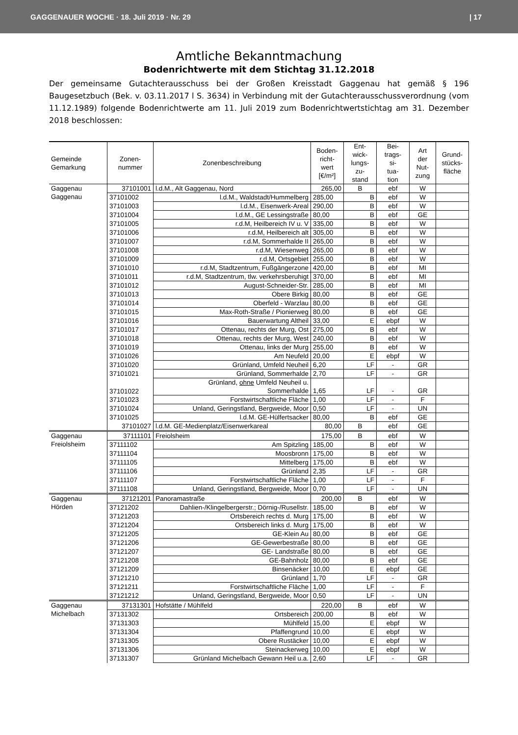GAGGENAUER WOCHE · 18. Juli 2019 · Nr. 29 | 17
Amtliche Bekanntmachung
Bodenrichtwerte mit dem Stichtag 31.12.2018
Der gemeinsame Gutachterausschuss bei der Großen Kreisstadt Gaggenau hat gemäß § 196 Baugesetzbuch (Bek. v. 03.11.2017 l S. 3634) in Verbindung mit der Gutachterausschussverordnung (vom 11.12.1989) folgende Bodenrichtwerte am 11. Juli 2019 zum Bodenrichtwertstichtag am 31. Dezember 2018 beschlossen:
| Gemeinde Gemarkung | Zonen- nummer | Zonenbeschreibung | Boden- richt- wert [€/m²] | Ent- wick- lungs- zu- stand | Bei- trags- si- tua- tion | Art der Nut- zung | Grund- stücks- fläche |
| --- | --- | --- | --- | --- | --- | --- | --- |
| Gaggenau Gaggenau | 37101001 | l.d.M., Alt Gaggenau, Nord | 265,00 | B | ebf | W | |
| | 37101002 | l.d.M., Waldstadt/Hummelberg | 285,00 | B | ebf | W | |
| | 37101003 | l.d.M., Eisenwerk-Areal | 290,00 | B | ebf | W | |
| | 37101004 | l.d.M., GE Lessingstraße | 80,00 | B | ebf | GE | |
| | 37101005 | r.d.M, Heilbereich IV u. V | 335,00 | B | ebf | W | |
| | 37101006 | r.d.M, Heilbereich alt | 305,00 | B | ebf | W | |
| | 37101007 | r.d.M, Sommerhalde II | 265,00 | B | ebf | W | |
| | 37101008 | r.d.M, Wiesenweg | 265,00 | B | ebf | W | |
| | 37101009 | r.d.M, Ortsgebiet | 255,00 | B | ebf | W | |
| | 37101010 | r.d.M, Stadtzentrum, Fußgängerzone | 420,00 | B | ebf | MI | |
| | 37101011 | r.d.M, Stadtzentrum, tlw. verkehrsberuhigt | 370,00 | B | ebf | MI | |
| | 37101012 | August-Schneider-Str. | 285,00 | B | ebf | MI | |
| | 37101013 | Obere Birkig | 80,00 | B | ebf | GE | |
| | 37101014 | Oberfeld - Warzlau | 80,00 | B | ebf | GE | |
| | 37101015 | Max-Roth-Straße / Pionierweg | 80,00 | B | ebf | GE | |
| | 37101016 | Bauerwartung Altheil | 33,00 | E | ebpf | W | |
| | 37101017 | Ottenau, rechts der Murg, Ost | 275,00 | B | ebf | W | |
| | 37101018 | Ottenau, rechts der Murg, West | 240,00 | B | ebf | W | |
| | 37101019 | Ottenau, links der Murg | 255,00 | B | ebf | W | |
| | 37101026 | Am Neufeld | 20,00 | E | ebpf | W | |
| | 37101020 | Grünland, Umfeld Neuheil | 6,20 | LF | - | GR | |
| | 37101021 | Grünland, Sommerhalde | 2,70 | LF | - | GR | |
| | 37101022 | Grünland, ohne Umfeld Neuheil u. Sommerhalde | 1,65 | LF | - | GR | |
| | 37101023 | Forstwirtschaftliche Fläche | 1,00 | LF | - | F | |
| | 37101024 | Unland, Geringstland, Bergweide, Moor | 0,50 | LF | - | UN | |
| | 37101025 | l.d.M. GE-Hülfertsacker | 80,00 | B | ebf | GE | |
| | 37101027 | l.d.M. GE-Medienplatz/Eisenwerkareal | 80,00 | B | ebf | GE | |
| Gaggenau Freiolsheim | 37111101 | Freiolsheim | 175,00 | B | ebf | W | |
| | 37111102 | Am Spitzling | 185,00 | B | ebf | W | |
| | 37111104 | Moosbronn | 175,00 | B | ebf | W | |
| | 37111105 | Mittelberg | 175,00 | B | ebf | W | |
| | 37111106 | Grünland | 2,35 | LF | - | GR | |
| | 37111107 | Forstwirtschaftliche Fläche | 1,00 | LF | - | F | |
| | 37111108 | Unland, Geringstland, Bergweide, Moor | 0,70 | LF | - | UN | |
| Gaggenau Hörden | 37121201 | Panoramastraße | 200,00 | B | ebf | W | |
| | 37121202 | Dahlien-/Klingelbergerstr.; Dörnig-/Rusellstr. | 185,00 | B | ebf | W | |
| | 37121203 | Ortsbereich rechts d. Murg | 175,00 | B | ebf | W | |
| | 37121204 | Ortsbereich links d. Murg | 175,00 | B | ebf | W | |
| | 37121205 | GE-Klein Au | 80,00 | B | ebf | GE | |
| | 37121206 | GE-Gewerbestraße | 80,00 | B | ebf | GE | |
| | 37121207 | GE- Landstraße | 80,00 | B | ebf | GE | |
| | 37121208 | GE-Bahnholz | 80,00 | B | ebf | GE | |
| | 37121209 | Binsenäcker | 10,00 | E | ebpf | GE | |
| | 37121210 | Grünland | 1,70 | LF | - | GR | |
| | 37121211 | Forstwirtschaftliche Fläche | 1,00 | LF | - | F | |
| | 37121212 | Unland, Geringstland, Bergweide, Moor | 0,50 | LF | - | UN | |
| Gaggenau Michelbach | 37131301 | Hofstätte / Mühlfeld | 220,00 | B | ebf | W | |
| | 37131302 | Ortsbereich | 200,00 | B | ebf | W | |
| | 37131303 | Mühlfeld | 15,00 | E | ebpf | W | |
| | 37131304 | Pfaffengrund | 10,00 | E | ebpf | W | |
| | 37131305 | Obere Rustäcker | 10,00 | E | ebpf | W | |
| | 37131306 | Steinackerweg | 10,00 | E | ebpf | W | |
| | 37131307 | Grünland Michelbach Gewann Heil u.a. | 2,60 | LF | - | GR | |